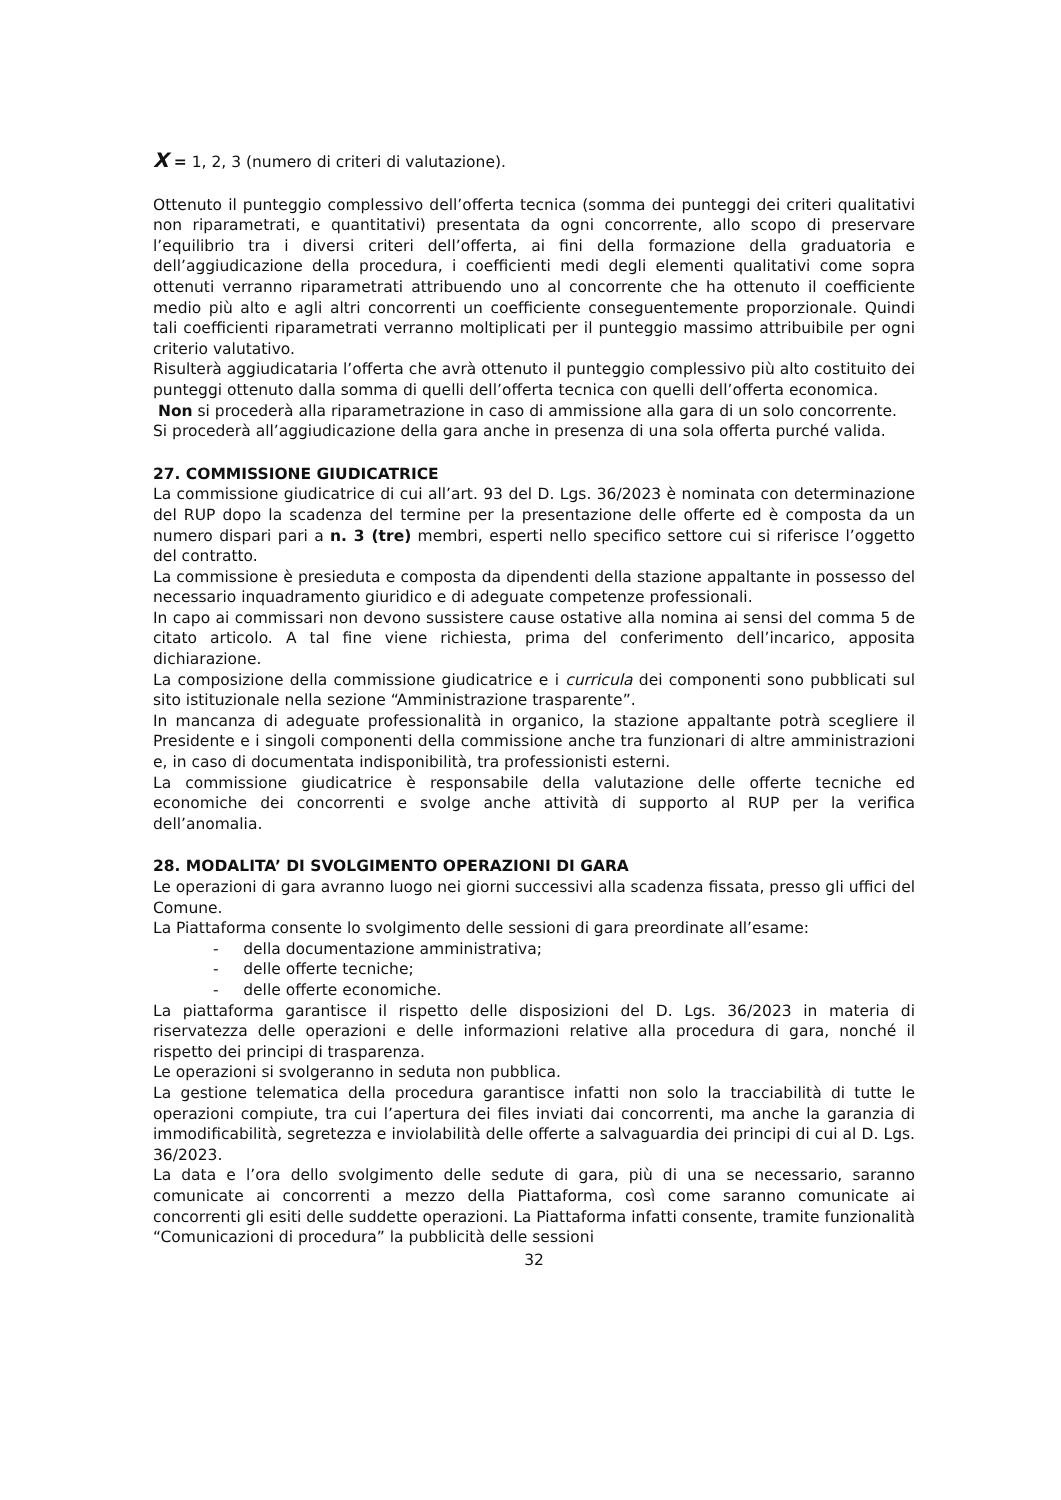X = 1, 2, 3 (numero di criteri di valutazione).
Ottenuto il punteggio complessivo dell’offerta tecnica (somma dei punteggi dei criteri qualitativi non riparametrati, e quantitativi) presentata da ogni concorrente, allo scopo di preservare l’equilibrio tra i diversi criteri dell’offerta, ai fini della formazione della graduatoria e dell’aggiudicazione della procedura, i coefficienti medi degli elementi qualitativi come sopra ottenuti verranno riparametrati attribuendo uno al concorrente che ha ottenuto il coefficiente medio più alto e agli altri concorrenti un coefficiente conseguentemente proporzionale. Quindi tali coefficienti riparametrati verranno moltiplicati per il punteggio massimo attribuibile per ogni criterio valutativo.
Risulterà aggiudicataria l’offerta che avrà ottenuto il punteggio complessivo più alto costituito dei punteggi ottenuto dalla somma di quelli dell’offerta tecnica con quelli dell’offerta economica.
Non si procederà alla riparametrazione in caso di ammissione alla gara di un solo concorrente.
Si procederà all’aggiudicazione della gara anche in presenza di una sola offerta purché valida.
27. COMMISSIONE GIUDICATRICE
La commissione giudicatrice di cui all’art. 93 del D. Lgs. 36/2023 è nominata con determinazione del RUP dopo la scadenza del termine per la presentazione delle offerte ed è composta da un numero dispari pari a n. 3 (tre) membri, esperti nello specifico settore cui si riferisce l’oggetto del contratto.
La commissione è presieduta e composta da dipendenti della stazione appaltante in possesso del necessario inquadramento giuridico e di adeguate competenze professionali.
In capo ai commissari non devono sussistere cause ostative alla nomina ai sensi del comma 5 de citato articolo. A tal fine viene richiesta, prima del conferimento dell’incarico, apposita dichiarazione.
La composizione della commissione giudicatrice e i curricula dei componenti sono pubblicati sul sito istituzionale nella sezione “Amministrazione trasparente”.
In mancanza di adeguate professionalità in organico, la stazione appaltante potrà scegliere il Presidente e i singoli componenti della commissione anche tra funzionari di altre amministrazioni e, in caso di documentata indisponibilità, tra professionisti esterni.
La commissione giudicatrice è responsabile della valutazione delle offerte tecniche ed economiche dei concorrenti e svolge anche attività di supporto al RUP per la verifica dell’anomalia.
28. MODALITA’ DI SVOLGIMENTO OPERAZIONI DI GARA
Le operazioni di gara avranno luogo nei giorni successivi alla scadenza fissata, presso gli uffici del Comune.
La Piattaforma consente lo svolgimento delle sessioni di gara preordinate all’esame:
- della documentazione amministrativa;
- delle offerte tecniche;
- delle offerte economiche.
La piattaforma garantisce il rispetto delle disposizioni del D. Lgs. 36/2023 in materia di riservatezza delle operazioni e delle informazioni relative alla procedura di gara, nonché il rispetto dei principi di trasparenza.
Le operazioni si svolgeranno in seduta non pubblica.
La gestione telematica della procedura garantisce infatti non solo la tracciabilità di tutte le operazioni compiute, tra cui l’apertura dei files inviati dai concorrenti, ma anche la garanzia di immodificabilità, segretezza e inviolabilità delle offerte a salvaguardia dei principi di cui al D. Lgs. 36/2023.
La data e l’ora dello svolgimento delle sedute di gara, più di una se necessario, saranno comunicate ai concorrenti a mezzo della Piattaforma, così come saranno comunicate ai concorrenti gli esiti delle suddette operazioni. La Piattaforma infatti consente, tramite funzionalità “Comunicazioni di procedura” la pubblicità delle sessioni
32